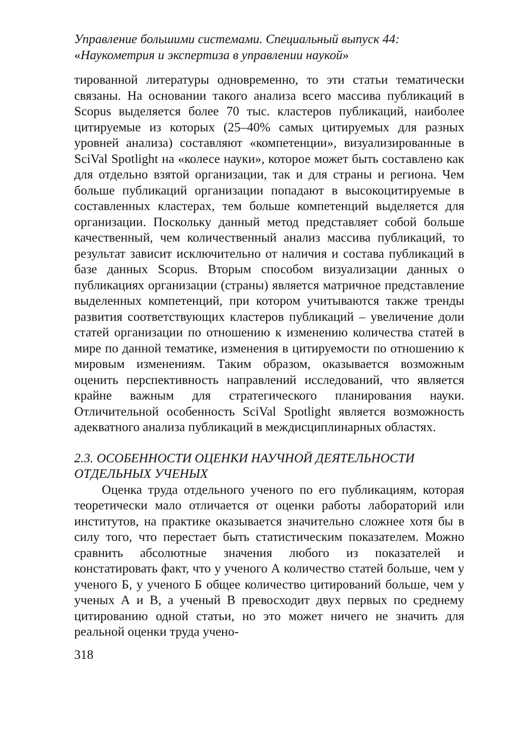Управление большими системами. Специальный выпуск 44:
«Наукометрия и экспертиза в управлении наукой»
тированной литературы одновременно, то эти статьи тематически связаны. На основании такого анализа всего массива публикаций в Scopus выделяется более 70 тыс. кластеров публикаций, наиболее цитируемые из которых (25–40% самых цитируемых для разных уровней анализа) составляют «компетенции», визуализированные в SciVal Spotlight на «колесе науки», которое может быть составлено как для отдельно взятой организации, так и для страны и региона. Чем больше публикаций организации попадают в высокоцитируемые в составленных кластерах, тем больше компетенций выделяется для организации. Поскольку данный метод представляет собой больше качественный, чем количественный анализ массива публикаций, то результат зависит исключительно от наличия и состава публикаций в базе данных Scopus. Вторым способом визуализации данных о публикациях организации (страны) является матричное представление выделенных компетенций, при котором учитываются также тренды развития соответствующих кластеров публикаций – увеличение доли статей организации по отношению к изменению количества статей в мире по данной тематике, изменения в цитируемости по отношению к мировым изменениям. Таким образом, оказывается возможным оценить перспективность направлений исследований, что является крайне важным для стратегического планирования науки. Отличительной особенность SciVal Spotlight является возможность адекватного анализа публикаций в междисциплинарных областях.
2.3. ОСОБЕННОСТИ ОЦЕНКИ НАУЧНОЙ ДЕЯТЕЛЬНОСТИ ОТДЕЛЬНЫХ УЧЕНЫХ
Оценка труда отдельного ученого по его публикациям, которая теоретически мало отличается от оценки работы лабораторий или институтов, на практике оказывается значительно сложнее хотя бы в силу того, что перестает быть статистическим показателем. Можно сравнить абсолютные значения любого из показателей и констатировать факт, что у ученого А количество статей больше, чем у ученого Б, у ученого Б общее количество цитирований больше, чем у ученых А и В, а ученый В превосходит двух первых по среднему цитированию одной статьи, но это может ничего не значить для реальной оценки труда учено-
318